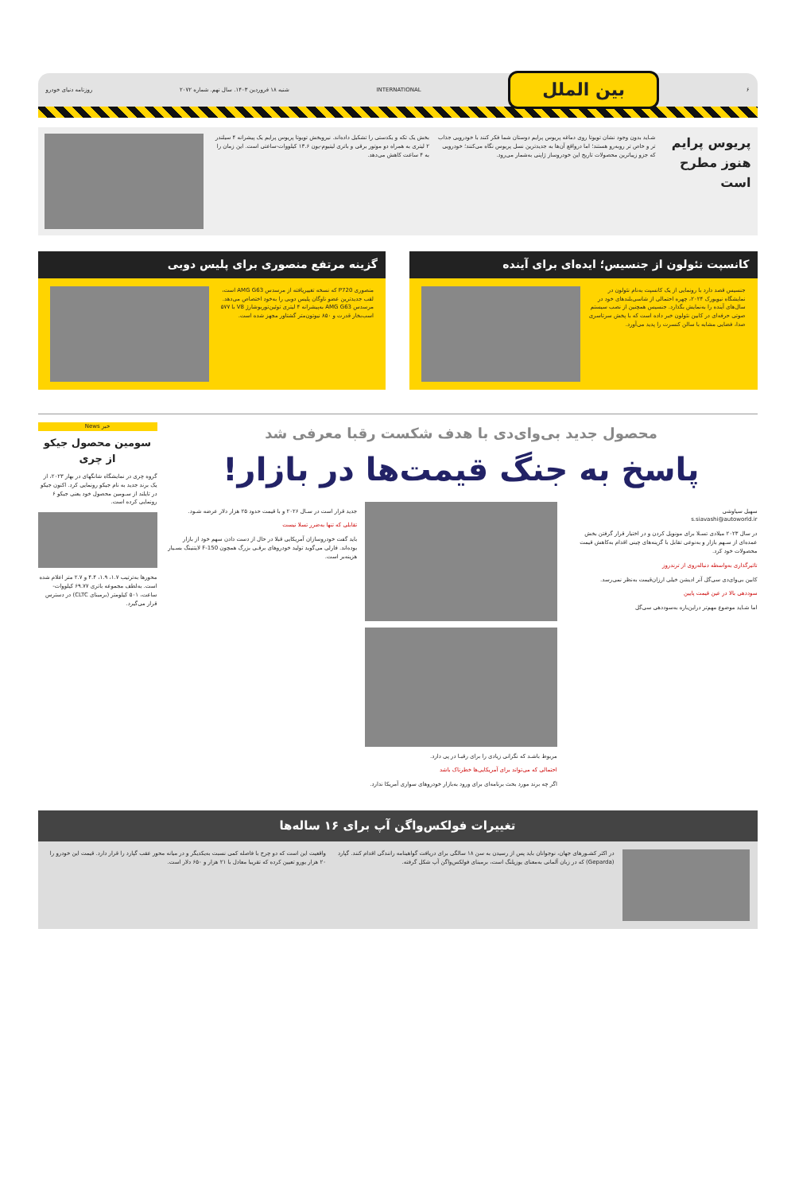۶ بین الملل INTERNATIONAL شنبه ۱۸ فروردین ۱۴۰۳. سال نهم. شماره ۲۰۷۲ روزنامه دنیای خودرو
پریوس پرایم هنوز مطرح است
شـاید بدون وجود نشان تویوتا روی دماغه پریوس پرایم دوستان شما فکر کنند با خودرویی جذاب تر و خاص تر روبه‌رو هستند؛ اما درواقع آن‌ها به جدیدترین نسل پریوس نگاه می‌کنند؛ خودرویی که جزو زیباترین محصولات تاریخ این خودروساز ژاپنی به‌شمار می‌رود.
بخش یک تکه و یکدستی را تشکیل داده‌اند. نیروبخش تویوتا پریوس پرایم یک پیشرانه ۴ سیلندر ۲ لیتری به همراه دو موتور برقی و باتری لیتیوم-یون ۱۳.۶ کیلووات-ساعتی است. این زمان را به ۴ ساعت کاهش می‌دهد.
کانسپت نئولون از جنسیس؛ ایده‌ای برای آینده
جنسیس قصد دارد با رونمایی از یک کانسپت به‌نام نئولون در نمایشگاه نیویورک ۲۰۲۴، چهره احتمالی از شاسی‌بلندهای خود در سال‌های آینده را به‌نمایش بگذارد. جنسیس همچنین از نصب سیستم صوتی حرفه‌ای در کابین نئولون خبر داده است که با پخش سرتاسری صدا، فضایی مشابه با سالن کنسرت را پدید می‌آورد.
گزینه مرتفع منصوری برای پلیس دوبی
منصوری P720 که نسخه تغییریافته از مرسدس AMG G63 است، لقب جدیدترین عضو ناوگان پلیس دوبی را به‌خود اختصاص می‌دهد. مرسدس AMG G63 به‌پیشرانه ۴ لیتری توئین‌توربوشارژ V8 با ۵۷۷ اسب‌بخار قدرت و ۸۵۰ نیوتون‌متر گشتاور مجهز شده است.
محصول جدید بی‌وای‌دی با هدف شکست رقبا معرفی شد
پاسخ به جنگ قیمت‌ها در بازار!
سهیل سیاوشی
s.siavashi@autoworld.ir
در سال ۲۰۲۳ میلادی تسـلا برای مونوپل کردن و در اختیار قرار گرفتن بخش عمده‌ای از سـهم بازار و به‌نوعی تقابل با گزینه‌های چینی اقدام به‌کاهش قیمت محصولات خود کرد.
تاثیرگذاری به‌واسطه دنباله‌روی از ترندروز
کابین بی‌وای‌دی سی‌گل آنر ادیشن خیلی ارزان‌قیمت به‌نظر نمی‌رسد.
سوددهی بالا در عین قیمت پایین
اما شـاید موضوع مهم‌تر دراین‌باره به‌سوددهی سی‌گل
مربوط باشـد که نگرانی زیادی را برای رقبـا در پی دارد.
احتمالی که می‌تواند برای آمریکایی‌ها خطرناک باشد
اگر چه برند مورد بحث برنامه‌ای برای ورود به‌بازار خودروهای سواری آمریکا ندارد.
جدید قرار است در سـال ۲۰۲۶ و با قیمت حدود ۲۵ هزار دلار عرضه شـود.
تقابلی که تنها به‌ضرر تسلا نیست
باید گفت خودروسازان آمریکایی قبلا در حال از دست دادن سهم خود از بازار بوده‌اند. فارلی می‌گوید تولید خودروهای برقـی بزرگ همچون F-150 لایتنینگ بسـیار هزینه‌بر است.
خبر News
سومین محصول جیکو از چری
گروه چری در نمایشگاه شانگهای در بهار ۲۰۲۳، از یک برند جدید به نام جیکو رونمایی کرد. اکنون جیکو در تایلند از سـومین محصول خود یعنی جیکو ۶ رونمایی کرده است.
محورها به‌ترتیب ۱.۷، ۱.۹، ۴.۴ و ۲.۷ متر اعلام شده است. به‌لطف مجموعه باتری ۶۹.۷۷ کیلووات-ساعت، ۵۰۱ کیلومتر (برمبنای CLTC) در دسترس قرار می‌گیرد.
تغییرات فولکس‌واگن آپ برای ۱۶ ساله‌ها
در اکثر کشـورهای جهان، نوجوانان باید پس از رسیدن به سن ۱۸ سالگی برای دریافت گواهینامه رانندگی اقدام کنند. گپارد (Geparda) که در زبان آلمانی به‌معنای یوزپلنگ است، برمبنای فولکس‌واگن آپ شکل گرفته.
واقعیت این است که دو چرخ با فاصله کمی نسبت به‌یکدیگر و در میانه محور عقب گپارد را قرار دارد. قیمت این خودرو را ۲۰ هزار یورو تعیین کرده که تقریبا معادل با ۲۱ هزار و ۶۵۰ دلار است.